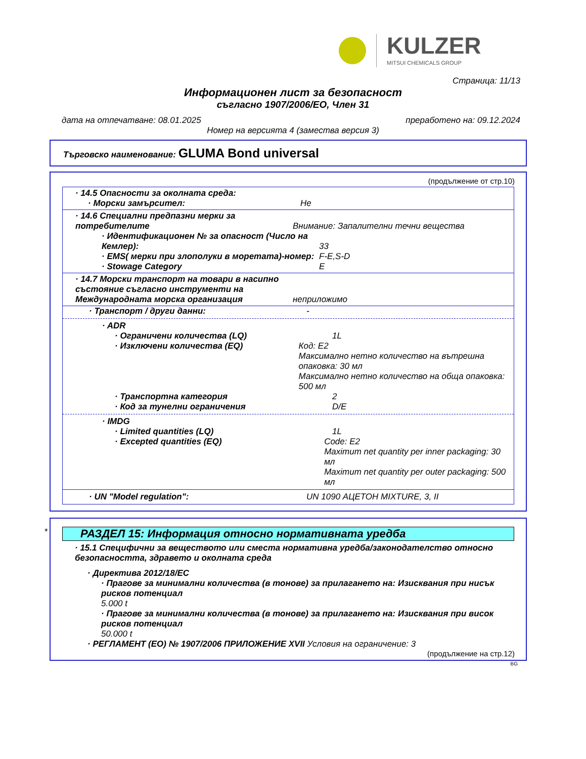KULZER
MITSUI CHEMICALS GROUP
Страница: 11/13
Информационен лист за безопасност
съгласно 1907/2006/ЕО, Член 31
дата на отпечатване: 08.01.2025 преработено на: 09.12.2024
Номер на версията 4 (замества версия 3)
Търговско наименование: GLUMA Bond universal
(продължение от стр.10)
· 14.5 Опасности за околната среда:
· Морски замърсител: Не
· 14.6 Специални предпазни мерки за потребителите Внимание: Запалителни течни вещества
· Идентификационен № за опасност (Число на Кемлер): 33
· EMS( мерки при злополуки в моретата)-номер: F-E,S-D
· Stowage Category E
· 14.7 Морски транспорт на товари в насипно състояние съгласно инструменти на Международната морска организация неприложимо
· Транспорт / други данни: -
· ADR
· Ограничени количества (LQ) 1L
· Изключени количества (EQ) Код: E2
Максимално нетно количество на вътрешна опаковка: 30 мл
Максимално нетно количество на обща опаковка: 500 мл
· Транспортна категория 2
· Код за тунелни ограничения D/E
· IMDG
· Limited quantities (LQ) 1L
· Excepted quantities (EQ) Code: E2
Maximum net quantity per inner packaging: 30 мл
Maximum net quantity per outer packaging: 500 мл
· UN "Model regulation": UN 1090 АЦЕТОН MIXTURE, 3, II
*
РАЗДЕЛ 15: Информация относно нормативната уредба
· 15.1 Специфични за веществото или сместа нормативна уредба/законодателство относно безопасността, здравето и околната среда
· Директива 2012/18/ЕС
· Прагове за минимални количества (в тонове) за прилагането на: Изисквания при нисък рисков потенциал
5.000 t
· Прагове за минимални количества (в тонове) за прилагането на: Изисквания при висок рисков потенциал
50.000 t
· РЕГЛАМЕНТ (ЕО) № 1907/2006 ПРИЛОЖЕНИЕ XVII Условия на ограничение: 3
(продължение на стр.12)
BG